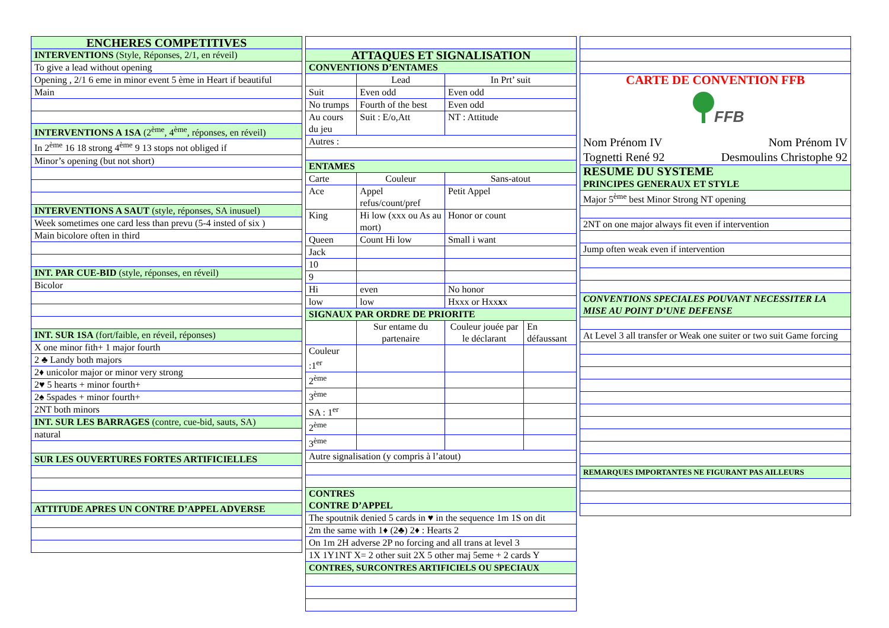| ENCHERES COMPETITIVES |
| INTERVENTIONS (Style, Réponses, 2/1, en réveil) |
| To give a lead without opening |
| Opening , 2/1 6 eme in minor event 5 ème in Heart if beautiful |
| Main |
| INTERVENTIONS A 1SA (2<sup>ème</sup>, 4<sup>ème</sup>, réponses, en réveil) |
| In 2<sup>ème</sup> 16 18 strong 4<sup>ème</sup> 9 13 stops not obliged if |
| Minor’s opening (but not short) |
| INTERVENTIONS A SAUT (style, réponses, SA inusuel) |
| Week sometimes one card less than prevu (5-4 insted of six ) |
| Main bicolore often in third |
| INT. PAR CUE-BID (style, réponses, en réveil) |
| Bicolor |
| INT. SUR 1SA (fort/faible, en réveil, réponses) |
| X one minor fith+ 1 major fourth |
| 2 ♣ Landy both majors |
| 2♦ unicolor major or minor very strong |
| 2♥ 5 hearts + minor fourth+ |
| 2♠ 5spades + minor fourth+ |
| 2NT both minors |
| INT. SUR LES BARRAGES (contre, cue-bid, sauts, SA) |
| natural |
| SUR LES OUVERTURES FORTES ARTIFICIELLES |
| ATTITUDE APRES UN CONTRE D’APPEL ADVERSE |
| ATTAQUES ET SIGNALISATION | | | |
| CONVENTIONS D’ENTAMES | | | |
| | Lead | In Prt’ suit | |
| Suit | Even odd | Even odd | |
| No trumps | Fourth of the best | Even odd | |
| Au cours du jeu | Suit : E/o,Att | NT : Attitude | |
| Autres : | | | |
| ENTAMES | | | |
| Carte | Couleur | Sans-atout | |
| Ace | Appel refus/count/pref | Petit Appel | |
| King | Hi low (xxx ou As au mort) | Honor or count | |
| Queen | Count Hi low | Small i want | |
| Jack | | | |
| 10 | | | |
| 9 | | | |
| Hi | even | No honor | |
| low | low | Hxxx or Hxx x x | |
| SIGNAUX PAR ORDRE DE PRIORITE | | | |
| | Sur entame du partenaire | Couleur jouée par le déclarant | En défaussant |
| Couleur :1<sup>er</sup> | | | |
| 2<sup>ème</sup> | | | |
| 3<sup>ème</sup> | | | |
| SA : 1<sup>er</sup> | | | |
| 2<sup>ème</sup> | | | |
| 3<sup>ème</sup> | | | |
| Autre signalisation (y compris à l’atout) | | | |
| CONTRES CONTRE D’APPEL | | | |
| The spoutnik denied 5 cards in ♥ in the sequence 1m 1S on dit | | | |
| 2m the same with 1♦ (2♣) 2♦ : Hearts 2 | | | |
| On 1m 2H adverse 2P no forcing and all trans at level 3 | | | |
| 1X 1Y1NT X= 2 other suit 2X 5 other maj 5eme + 2 cards Y | | | |
| CONTRES, SURCONTRES ARTIFICIELS OU SPECIAUX | | | |
| CARTE DE CONVENTION FFB FFB Nom Prénom IV Nom Prénom IV Tognetti René 92 Desmoulins Christophe 92 |
| RESUME DU SYSTEME PRINCIPES GENERAUX ET STYLE |
| Major 5<sup>ème</sup> best Minor Strong NT opening |
| 2NT on one major always fit even if intervention |
| Jump often weak even if intervention |
| CONVENTIONS SPECIALES POUVANT NECESSITER LA MISE AU POINT D’UNE DEFENSE |
| At Level 3 all transfer or Weak one suiter or two suit Game forcing |
| REMARQUES IMPORTANTES NE FIGURANT PAS AILLEURS |